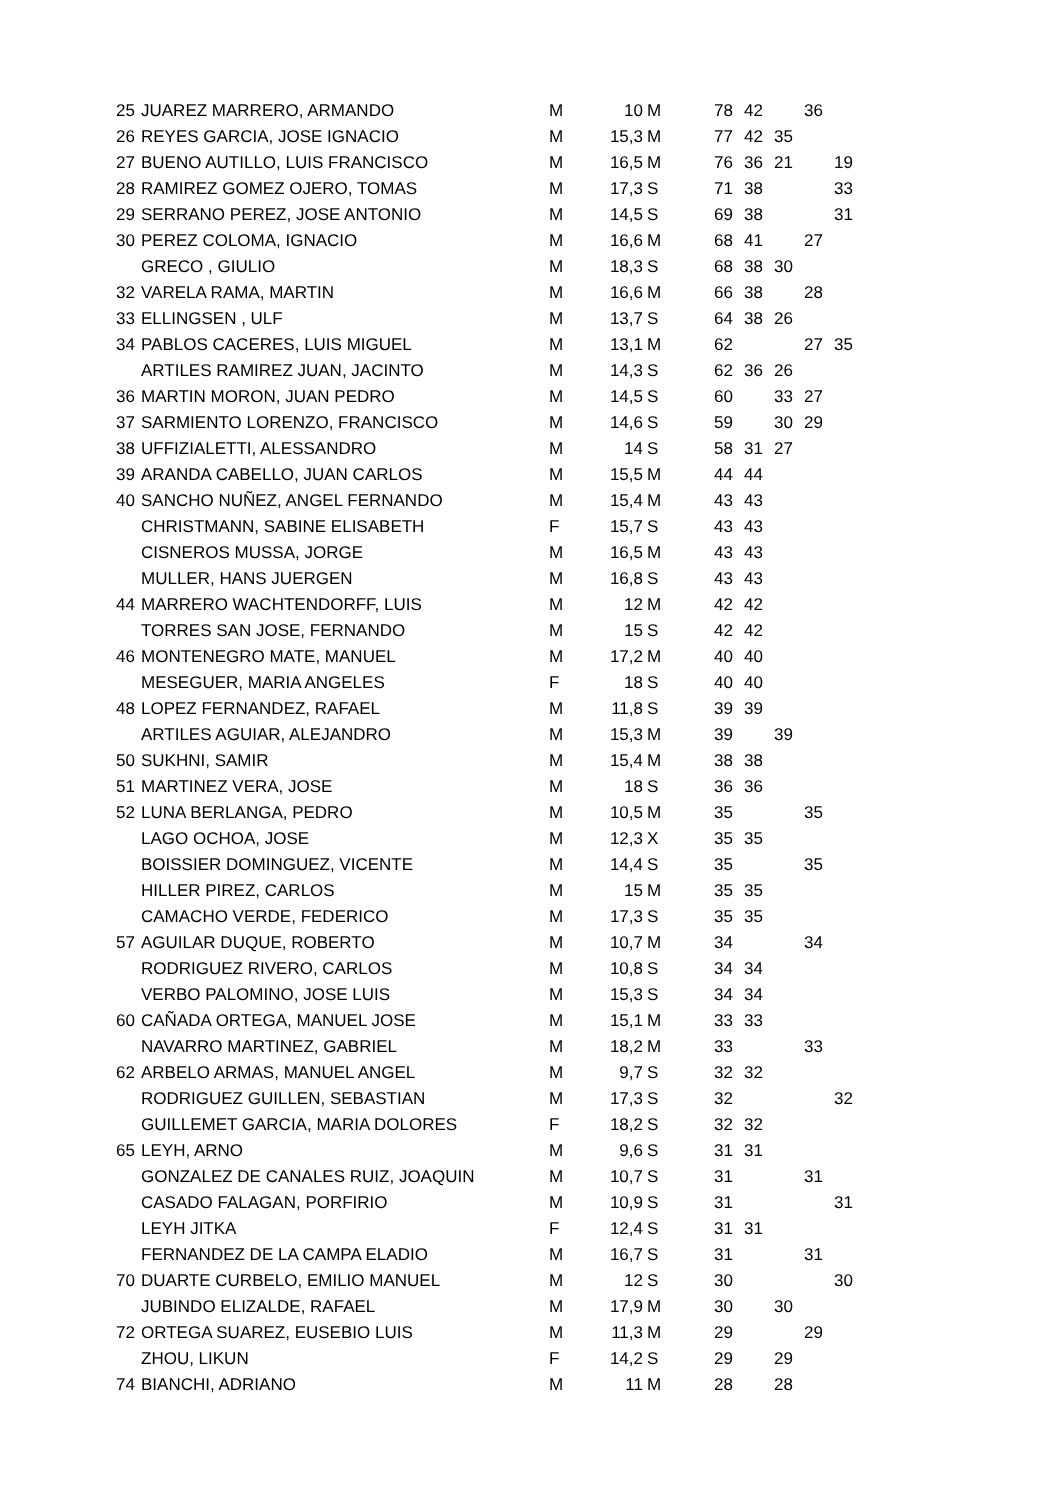| 25 | JUAREZ MARRERO, ARMANDO | M | 10 | M | 78 | 42 | | 36 | |
| 26 | REYES GARCIA, JOSE IGNACIO | M | 15,3 | M | 77 | 42 | 35 | | |
| 27 | BUENO AUTILLO, LUIS FRANCISCO | M | 16,5 | M | 76 | 36 | 21 | | 19 |
| 28 | RAMIREZ GOMEZ OJERO, TOMAS | M | 17,3 | S | 71 | 38 | | | 33 |
| 29 | SERRANO PEREZ, JOSE ANTONIO | M | 14,5 | S | 69 | 38 | | | 31 |
| 30 | PEREZ COLOMA, IGNACIO | M | 16,6 | M | 68 | 41 | | 27 | |
| | GRECO , GIULIO | M | 18,3 | S | 68 | 38 | 30 | | |
| 32 | VARELA RAMA, MARTIN | M | 16,6 | M | 66 | 38 | | 28 | |
| 33 | ELLINGSEN , ULF | M | 13,7 | S | 64 | 38 | 26 | | |
| 34 | PABLOS CACERES, LUIS MIGUEL | M | 13,1 | M | 62 | | | 27 | 35 |
| | ARTILES RAMIREZ JUAN, JACINTO | M | 14,3 | S | 62 | 36 | 26 | | |
| 36 | MARTIN MORON, JUAN PEDRO | M | 14,5 | S | 60 | | 33 | 27 | |
| 37 | SARMIENTO LORENZO, FRANCISCO | M | 14,6 | S | 59 | | 30 | 29 | |
| 38 | UFFIZIALETTI, ALESSANDRO | M | 14 | S | 58 | 31 | 27 | | |
| 39 | ARANDA CABELLO, JUAN CARLOS | M | 15,5 | M | 44 | 44 | | | |
| 40 | SANCHO NUÑEZ, ANGEL FERNANDO | M | 15,4 | M | 43 | 43 | | | |
| | CHRISTMANN, SABINE ELISABETH | F | 15,7 | S | 43 | 43 | | | |
| | CISNEROS MUSSA, JORGE | M | 16,5 | M | 43 | 43 | | | |
| | MULLER, HANS JUERGEN | M | 16,8 | S | 43 | 43 | | | |
| 44 | MARRERO WACHTENDORFF, LUIS | M | 12 | M | 42 | 42 | | | |
| | TORRES SAN JOSE, FERNANDO | M | 15 | S | 42 | 42 | | | |
| 46 | MONTENEGRO MATE, MANUEL | M | 17,2 | M | 40 | 40 | | | |
| | MESEGUER, MARIA ANGELES | F | 18 | S | 40 | 40 | | | |
| 48 | LOPEZ FERNANDEZ, RAFAEL | M | 11,8 | S | 39 | 39 | | | |
| | ARTILES AGUIAR, ALEJANDRO | M | 15,3 | M | 39 | | 39 | | |
| 50 | SUKHNI, SAMIR | M | 15,4 | M | 38 | 38 | | | |
| 51 | MARTINEZ VERA, JOSE | M | 18 | S | 36 | 36 | | | |
| 52 | LUNA BERLANGA, PEDRO | M | 10,5 | M | 35 | | | 35 | |
| | LAGO OCHOA, JOSE | M | 12,3 | X | 35 | 35 | | | |
| | BOISSIER DOMINGUEZ, VICENTE | M | 14,4 | S | 35 | | | 35 | |
| | HILLER PIREZ, CARLOS | M | 15 | M | 35 | 35 | | | |
| | CAMACHO VERDE, FEDERICO | M | 17,3 | S | 35 | 35 | | | |
| 57 | AGUILAR DUQUE, ROBERTO | M | 10,7 | M | 34 | | | 34 | |
| | RODRIGUEZ RIVERO, CARLOS | M | 10,8 | S | 34 | 34 | | | |
| | VERBO PALOMINO, JOSE LUIS | M | 15,3 | S | 34 | 34 | | | |
| 60 | CAÑADA ORTEGA, MANUEL JOSE | M | 15,1 | M | 33 | 33 | | | |
| | NAVARRO MARTINEZ, GABRIEL | M | 18,2 | M | 33 | | | 33 | |
| 62 | ARBELO ARMAS, MANUEL ANGEL | M | 9,7 | S | 32 | 32 | | | |
| | RODRIGUEZ GUILLEN, SEBASTIAN | M | 17,3 | S | 32 | | | | 32 |
| | GUILLEMET GARCIA, MARIA DOLORES | F | 18,2 | S | 32 | 32 | | | |
| 65 | LEYH, ARNO | M | 9,6 | S | 31 | 31 | | | |
| | GONZALEZ DE CANALES RUIZ, JOAQUIN | M | 10,7 | S | 31 | | | 31 | |
| | CASADO FALAGAN, PORFIRIO | M | 10,9 | S | 31 | | | | 31 |
| | LEYH JITKA | F | 12,4 | S | 31 | 31 | | | |
| | FERNANDEZ DE LA CAMPA ELADIO | M | 16,7 | S | 31 | | | 31 | |
| 70 | DUARTE CURBELO, EMILIO MANUEL | M | 12 | S | 30 | | | | 30 |
| | JUBINDO ELIZALDE, RAFAEL | M | 17,9 | M | 30 | | 30 | | |
| 72 | ORTEGA SUAREZ, EUSEBIO LUIS | M | 11,3 | M | 29 | | | 29 | |
| | ZHOU, LIKUN | F | 14,2 | S | 29 | | 29 | | |
| 74 | BIANCHI, ADRIANO | M | 11 | M | 28 | | 28 | | |